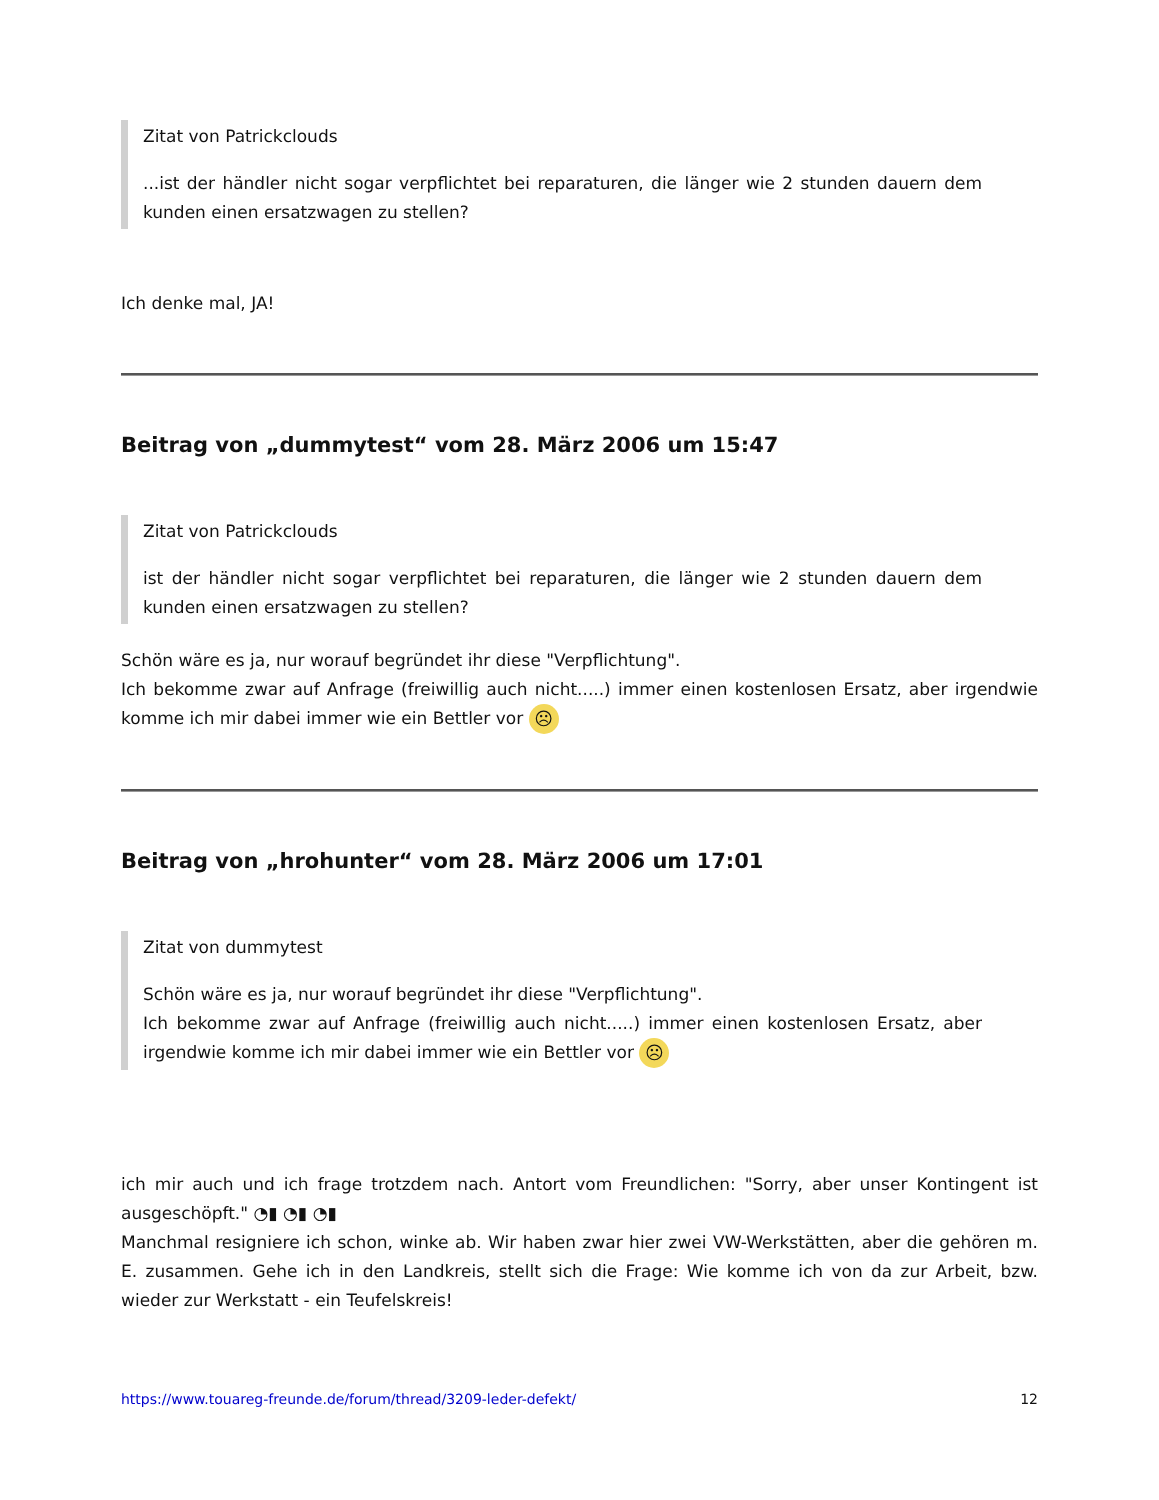Zitat von Patrickclouds
...ist der händler nicht sogar verpflichtet bei reparaturen, die länger wie 2 stunden dauern dem kunden einen ersatzwagen zu stellen?
Ich denke mal, JA!
Beitrag von „dummytest“ vom 28. März 2006 um 15:47
Zitat von Patrickclouds
ist der händler nicht sogar verpflichtet bei reparaturen, die länger wie 2 stunden dauern dem kunden einen ersatzwagen zu stellen?
Schön wäre es ja, nur worauf begründet ihr diese "Verpflichtung".
Ich bekomme zwar auf Anfrage (freiwillig auch nicht.....) immer einen kostenlosen Ersatz, aber irgendwie komme ich mir dabei immer wie ein Bettler vor ☹
Beitrag von „hrohunter“ vom 28. März 2006 um 17:01
Zitat von dummytest
Schön wäre es ja, nur worauf begründet ihr diese "Verpflichtung".
Ich bekomme zwar auf Anfrage (freiwillig auch nicht.....) immer einen kostenlosen Ersatz, aber irgendwie komme ich mir dabei immer wie ein Bettler vor ☹
ich mir auch und ich frage trotzdem nach. Antort vom Freundlichen: "Sorry, aber unser Kontingent ist ausgeschöpft." ◔▮ ◔▮ ◔▮
Manchmal resigniere ich schon, winke ab. Wir haben zwar hier zwei VW-Werkstätten, aber die gehören m. E. zusammen. Gehe ich in den Landkreis, stellt sich die Frage: Wie komme ich von da zur Arbeit, bzw. wieder zur Werkstatt - ein Teufelskreis!
https://www.touareg-freunde.de/forum/thread/3209-leder-defekt/ 12